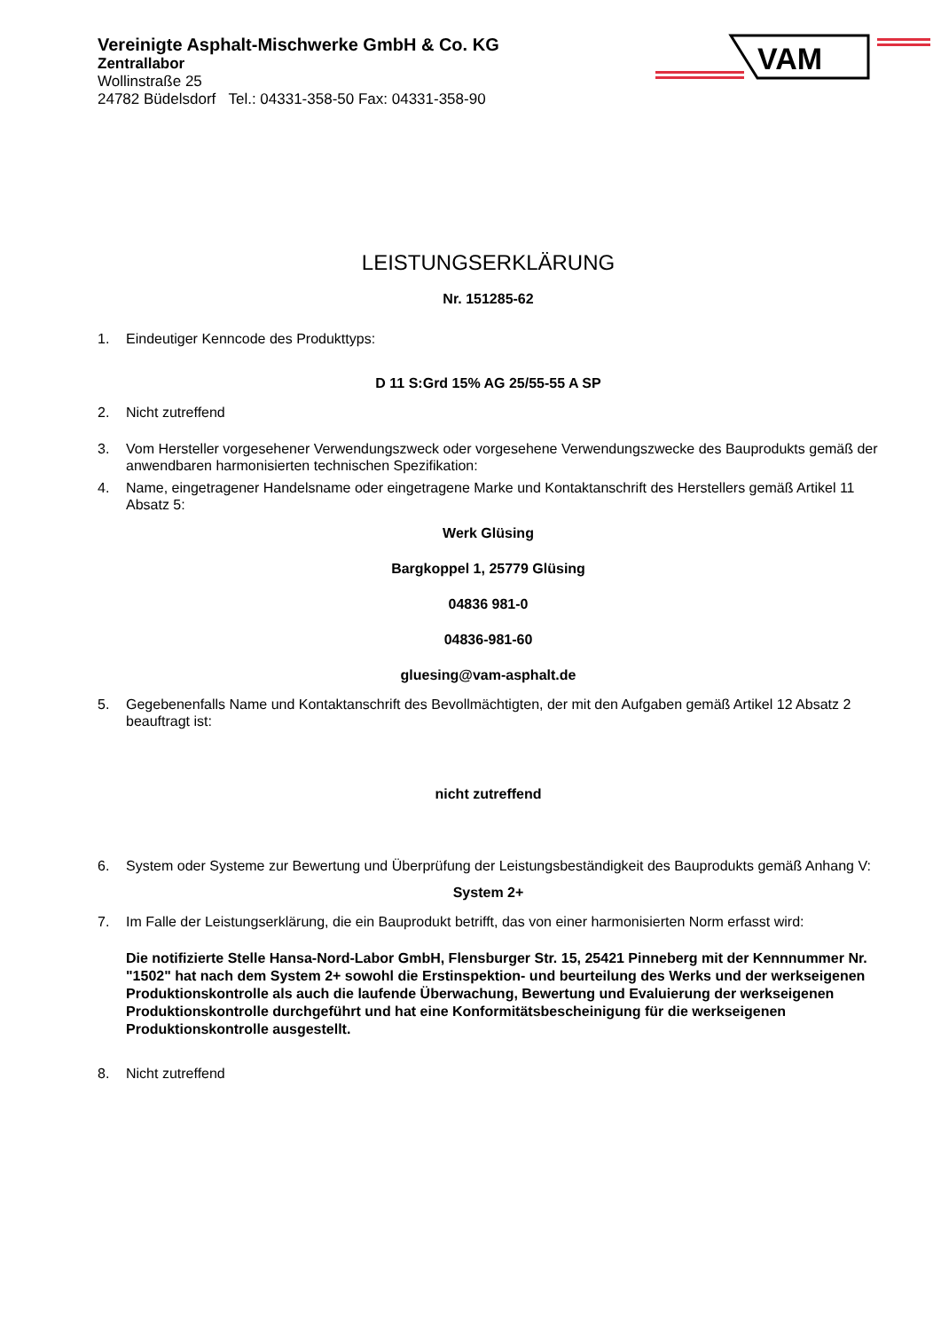Vereinigte Asphalt-Mischwerke GmbH & Co. KG
Zentrallabor
Wollinstraße 25
24782 Büdelsdorf Tel.: 04331-358-50 Fax: 04331-358-90
VAM
LEISTUNGSERKLÄRUNG
Nr. 151285-62
1. Eindeutiger Kenncode des Produkttyps:
D 11 S:Grd 15% AG 25/55-55 A SP
2. Nicht zutreffend
3. Vom Hersteller vorgesehener Verwendungszweck oder vorgesehene Verwendungszwecke des Bauprodukts gemäß der anwendbaren harmonisierten technischen Spezifikation:
4. Name, eingetragener Handelsname oder eingetragene Marke und Kontaktanschrift des Herstellers gemäß Artikel 11 Absatz 5:
Werk Glüsing
Bargkoppel 1, 25779 Glüsing
04836 981-0
04836-981-60
gluesing@vam-asphalt.de
5. Gegebenenfalls Name und Kontaktanschrift des Bevollmächtigten, der mit den Aufgaben gemäß Artikel 12 Absatz 2 beauftragt ist:
nicht zutreffend
6. System oder Systeme zur Bewertung und Überprüfung der Leistungsbeständigkeit des Bauprodukts gemäß Anhang V:
System 2+
7. Im Falle der Leistungserklärung, die ein Bauprodukt betrifft, das von einer harmonisierten Norm erfasst wird:
Die notifizierte Stelle Hansa-Nord-Labor GmbH, Flensburger Str. 15, 25421 Pinneberg mit der Kennnummer Nr. "1502" hat nach dem System 2+ sowohl die Erstinspektion- und beurteilung des Werks und der werkseigenen Produktionskontrolle als auch die laufende Überwachung, Bewertung und Evaluierung der werkseigenen Produktionskontrolle durchgeführt und hat eine Konformitätsbescheinigung für die werkseigenen Produktionskontrolle ausgestellt.
8. Nicht zutreffend